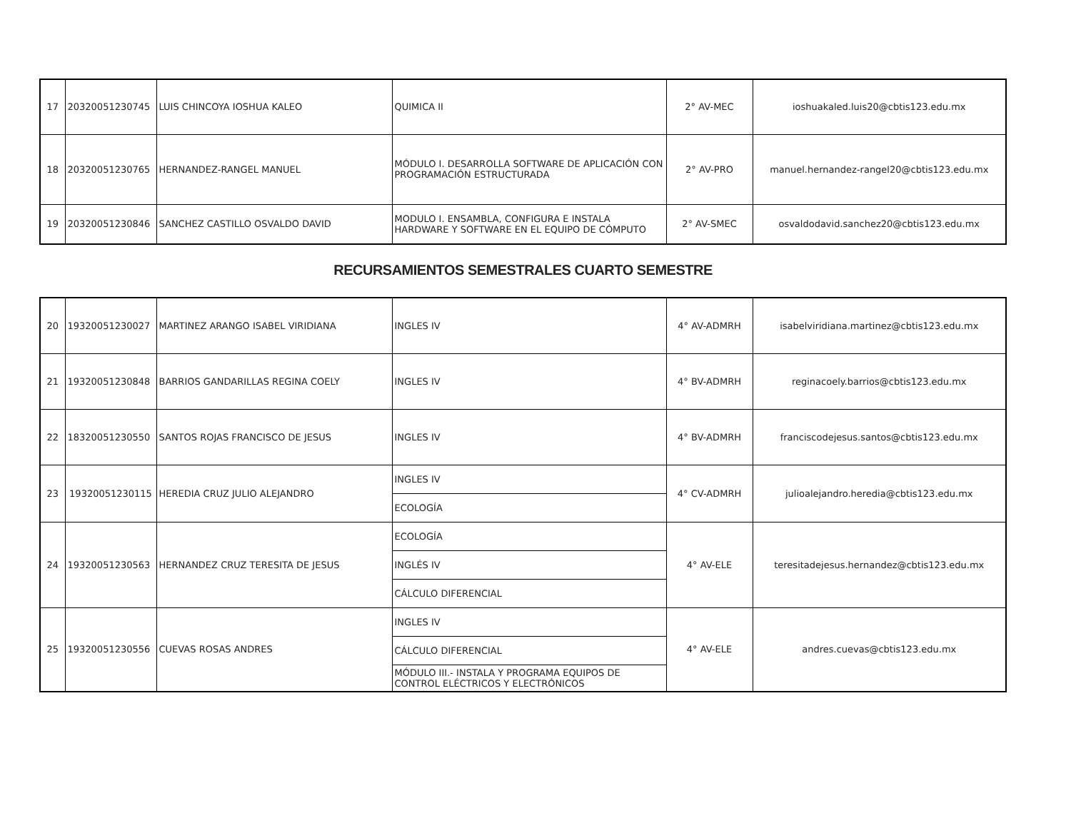| 17 | 20320051230745 | LUIS CHINCOYA IOSHUA KALEO | QUIMICA II | 2° AV-MEC | ioshuakaled.luis20@cbtis123.edu.mx |
| 18 | 20320051230765 | HERNANDEZ-RANGEL MANUEL | MÓDULO I. DESARROLLA SOFTWARE DE APLICACIÓN CON PROGRAMACIÓN ESTRUCTURADA | 2° AV-PRO | manuel.hernandez-rangel20@cbtis123.edu.mx |
| 19 | 20320051230846 | SANCHEZ CASTILLO OSVALDO DAVID | MODULO I. ENSAMBLA, CONFIGURA E INSTALA HARDWARE Y SOFTWARE EN EL EQUIPO DE CÓMPUTO | 2° AV-SMEC | osvaldodavid.sanchez20@cbtis123.edu.mx |
RECURSAMIENTOS SEMESTRALES CUARTO SEMESTRE
| 20 | 19320051230027 | MARTINEZ ARANGO ISABEL VIRIDIANA | INGLES IV | 4° AV-ADMRH | isabelviridiana.martinez@cbtis123.edu.mx |
| 21 | 19320051230848 | BARRIOS GANDARILLAS REGINA COELY | INGLES IV | 4° BV-ADMRH | reginacoely.barrios@cbtis123.edu.mx |
| 22 | 18320051230550 | SANTOS ROJAS FRANCISCO DE JESUS | INGLES IV | 4° BV-ADMRH | franciscodejesus.santos@cbtis123.edu.mx |
| 23 | 19320051230115 | HEREDIA CRUZ JULIO ALEJANDRO | INGLES IV | 4° CV-ADMRH | julioalejandro.heredia@cbtis123.edu.mx |
| | | | ECOLOGÍA | | |
| 24 | 19320051230563 | HERNANDEZ CRUZ TERESITA DE JESUS | ECOLOGÍA | 4° AV-ELE | teresitadejesus.hernandez@cbtis123.edu.mx |
| | | | INGLÉS IV | | |
| | | | CÁLCULO DIFERENCIAL | | |
| 25 | 19320051230556 | CUEVAS ROSAS ANDRES | INGLES IV | 4° AV-ELE | andres.cuevas@cbtis123.edu.mx |
| | | | CÁLCULO DIFERENCIAL | | |
| | | | MÓDULO III.- INSTALA Y PROGRAMA EQUIPOS DE CONTROL ELÉCTRICOS Y ELECTRÓNICOS | | |